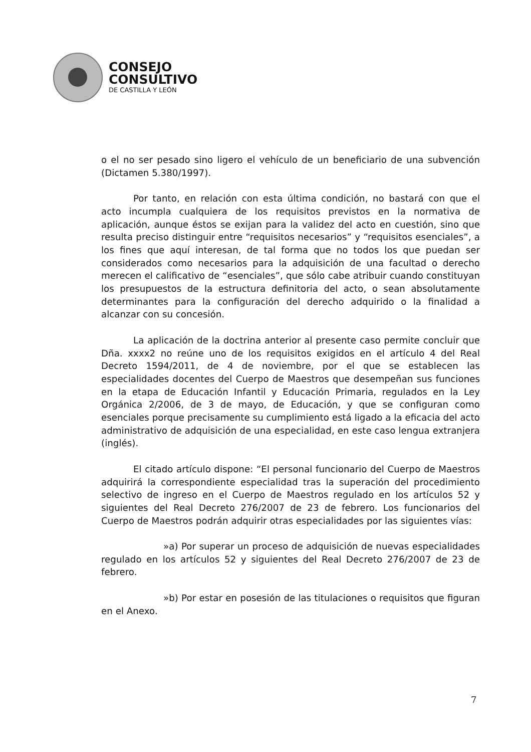CONSEJO
CONSULTIVO
DE CASTILLA Y LEÓN
o el no ser pesado sino ligero el vehículo de un beneficiario de una subvención (Dictamen 5.380/1997).
Por tanto, en relación con esta última condición, no bastará con que el acto incumpla cualquiera de los requisitos previstos en la normativa de aplicación, aunque éstos se exijan para la validez del acto en cuestión, sino que resulta preciso distinguir entre “requisitos necesarios” y “requisitos esenciales”, a los fines que aquí interesan, de tal forma que no todos los que puedan ser considerados como necesarios para la adquisición de una facultad o derecho merecen el calificativo de “esenciales”, que sólo cabe atribuir cuando constituyan los presupuestos de la estructura definitoria del acto, o sean absolutamente determinantes para la configuración del derecho adquirido o la finalidad a alcanzar con su concesión.
La aplicación de la doctrina anterior al presente caso permite concluir que Dña. xxxx2 no reúne uno de los requisitos exigidos en el artículo 4 del Real Decreto 1594/2011, de 4 de noviembre, por el que se establecen las especialidades docentes del Cuerpo de Maestros que desempeñan sus funciones en la etapa de Educación Infantil y Educación Primaria, regulados en la Ley Orgánica 2/2006, de 3 de mayo, de Educación, y que se configuran como esenciales porque precisamente su cumplimiento está ligado a la eficacia del acto administrativo de adquisición de una especialidad, en este caso lengua extranjera (inglés).
El citado artículo dispone: “El personal funcionario del Cuerpo de Maestros adquirirá la correspondiente especialidad tras la superación del procedimiento selectivo de ingreso en el Cuerpo de Maestros regulado en los artículos 52 y siguientes del Real Decreto 276/2007 de 23 de febrero. Los funcionarios del Cuerpo de Maestros podrán adquirir otras especialidades por las siguientes vías:
»a) Por superar un proceso de adquisición de nuevas especialidades regulado en los artículos 52 y siguientes del Real Decreto 276/2007 de 23 de febrero.
»b) Por estar en posesión de las titulaciones o requisitos que figuran en el Anexo.
7